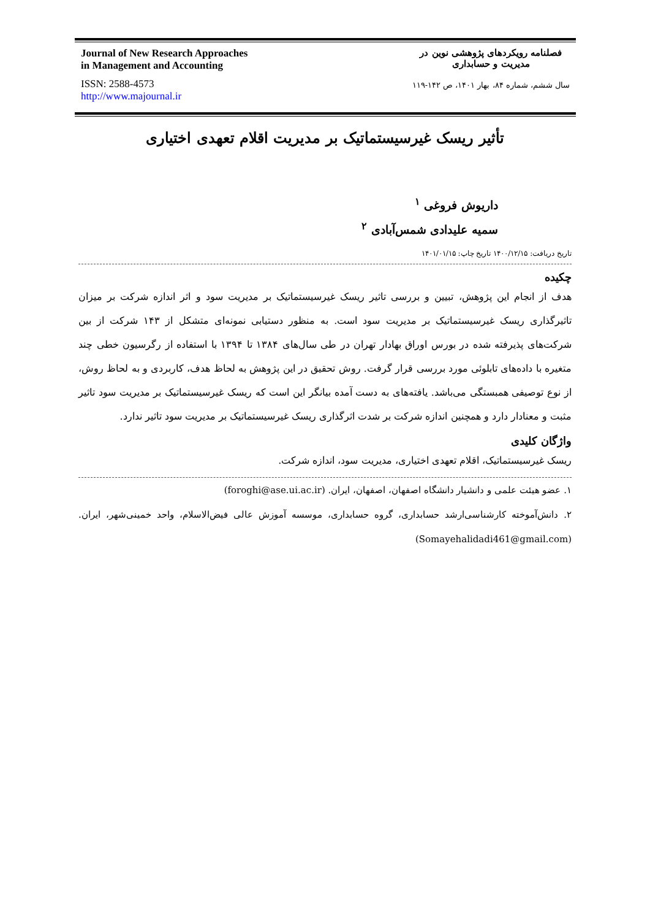Journal of New Research Approaches
in Management and Accounting
ISSN: 2588-4573
http://www.majournal.ir
فصلنامه رویکردهای پژوهشی نوین در
مدیریت و حسابداری
سال ششم، شماره ۸۴، بهار ۱۴۰۱، ص ۱۴۲-۱۱۹
تأثیر ریسک غیرسیستماتیک بر مدیریت اقلام تعهدی اختیاری
داریوش فروغی <sup>۱</sup>
سمیه علیدادی شمس‌آبادی <sup>۲</sup>
تاریخ دریافت: ۱۴۰۰/۱۲/۱۵ تاریخ چاپ: ۱۴۰۱/۰۱/۱۵
چکیده
هدف از انجام این پژوهش، تبیین و بررسی تاثیر ریسک غیرسیستماتیک بر مدیریت سود و اثر اندازه شرکت بر میزان تاثیرگذاری ریسک غیرسیستماتیک بر مدیریت سود است. به منظور دستیابی نمونه‌ای متشکل از ۱۴۳ شرکت از بین شرکت‌های پذیرفته شده در بورس اوراق بهادار تهران در طی سال‌های ۱۳۸۴ تا ۱۳۹۴ با استفاده از رگرسیون خطی چند متغیره با داده‌های تابلوئی مورد بررسی قرار گرفت. روش تحقیق در این پژوهش به لحاظ هدف، کاربردی و به لحاظ روش، از نوع توصیفی همبستگی می‌باشد. یافته‌های به دست آمده بیانگر این است که ریسک غیرسیستماتیک بر مدیریت سود تاثیر مثبت و معنادار دارد و همچنین اندازه شرکت بر شدت اثرگذاری ریسک غیرسیستماتیک بر مدیریت سود تاثیر ندارد.
واژگان کلیدی
ریسک غیرسیستماتیک، اقلام تعهدی اختیاری، مدیریت سود، اندازه شرکت.
۱. عضو هیئت علمی و دانشیار دانشگاه اصفهان، اصفهان، ایران. (foroghi@ase.ui.ac.ir)
۲. دانش‌آموخته کارشناسی‌ارشد حسابداری، گروه حسابداری، موسسه آموزش عالی فیض‌الاسلام، واحد خمینی‌شهر، ایران. (Somayehalidadi461@gmail.com)